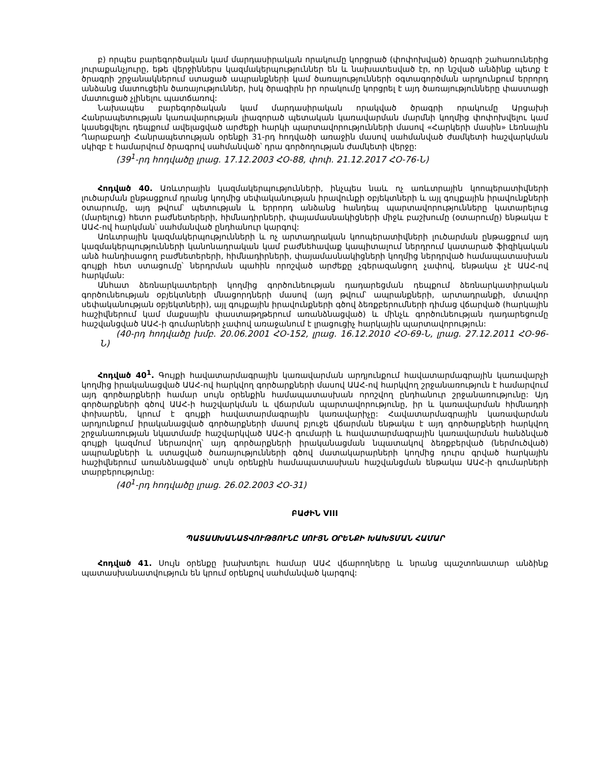բ) որպես բարեգործական կամ մարդասիրական որակումը կորցրած (փոփոխված) ծրագրի շահառուներից յուրաքանչյուրը, եթե վերջիններս կազմակերպություններ են և նախատեսված էր, որ նշված անձինք պետք է ծրագրի շրջանակներում ստացած ապրանքների կամ ծառայությունների օգտագործման արդյունքում երրորդ անձանց մատուցեին ծառայություններ, իսկ ծրագիրն իր որակումը կորցրել է այդ ծառայությունները փաստացի մատուցած չլինելու պատճառով:
Նախապես բարեգործական կամ մարդասիրական որակված ծրագրի որակումը Արցախի Հանրապետության կառավարության լիազորած պետական կառավարման մարմնի կողմից փոփոխվելու կամ կասեցվելու դեպքում ավելացված արժեքի հարկի պարտավորությունների մասով «Հարկերի մասին» Լեռնային Ղարաբաղի Հանրապետության օրենքի 31-րդ հոդվածի առաջին մասով սահմանված ժամկետի հաշվարկման սկիզբ է համարվում ծրագրով սահմանված՝ դրա գործողության ժամկետի վերջը:
(39<sup>1</sup>-րդ հոդվածը լրաց. 17.12.2003 ՀՕ-88, փոփ. 21.12.2017 ՀՕ-76-Ն)
Հոդված 40. Առևտրային կազմակերպությունների, ինչպես նաև ոչ առևտրային կոոպերատիվների լուծարման ընթացքում դրանց կողմից սեփականության իրավունքի օբյեկտների և այլ գույքային իրավունքների օտարումը, այդ թվում՝ պետության և երրորդ անձանց հանդեպ պարտավորությունները կատարելուց (մարելուց) հետո բաժնետերերի, հիմնադիրների, փայամասնակիցների միջև բաշխումը (օտարումը) ենթակա է ԱԱՀ-ով հարկման՝ սահմանված ընդհանուր կարգով:
Առևտրային կազմակերպությունների և ոչ արտադրական կոոպերատիվների լուծարման ընթացքում այդ կազմակերպությունների կանոնադրական կամ բաժնեհավաք կապիտալում ներդրում կատարած ֆիզիկական անձ հանդիսացող բաժնետերերի, հիմնադիրների, փայամասնակիցների կողմից ներդրված համապատասխան գույքի հետ ստացումը՝ ներդրման պահին որոշված արժեքը չգերազանցող չափով, ենթակա չէ ԱԱՀ-ով հարկման:
Անհատ ձեռնարկատերերի կողմից գործունեության դադարեցման դեպքում ձեռնարկատիրական գործունեության օբյեկտների մնացորդների մասով (այդ թվում՝ ապրանքների, արտադրանքի, մտավոր սեփականության օբյեկտների), այլ գույքային իրավունքների գծով ձեռքբերումների դիմաց վճարված (հարկային հաշիվներում կամ մաքսային փաստաթղթերում առանձնացված) և մինչև գործունեության դադարեցումը հաշվանցված ԱԱՀ-ի գումարների չափով առաջանում է լրացուցիչ հարկային պարտավորություն:
(40-րդ հոդվածը խմբ. 20.06.2001 ՀՕ-152, լրաց. 16.12.2010 ՀՕ-69-Ն, լրաց. 27.12.2011 ՀՕ-96-Ն)
Հոդված 40<sup>1</sup>. Գույքի հավատարմագրային կառավարման արդյունքում հավատարմագրային կառավարչի կողմից իրականացված ԱԱՀ-ով հարկվող գործարքների մասով ԱԱՀ-ով հարկվող շրջանառություն է համարվում այդ գործարքների համար սույն օրենքին համապատասխան որոշվող ընդհանուր շրջանառությունը: Այդ գործարքների գծով ԱԱՀ-ի հաշվարկման և վճարման պարտավորությունը, իր և կառավարման հիմնադրի փոխարեն, կրում է գույքի հավատարմագրային կառավարիչը: Հավատարմագրային կառավարման արդյունքում իրականացված գործարքների մասով բյուջե վճարման ենթակա է այդ գործարքների հարկվող շրջանառության նկատմամբ հաշվարկված ԱԱՀ-ի գումարի և հավատարմագրային կառավարման հանձնված գույքի կազմում ներառվող՝ այդ գործարքների իրականացման նպատակով ձեռքբերված (ներմուծված) ապրանքների և ստացված ծառայությունների գծով մատակարարների կողմից դուրս գրված հարկային հաշիվներում առանձնացված՝ սույն օրենքին համապատասխան հաշվանցման ենթակա ԱԱՀ-ի գումարների տարբերությունը:
(40<sup>1</sup>-րդ հոդվածը լրաց. 26.02.2003 ՀՕ-31)
ԲԱԺԻՆ VIII
ՊԱՏԱՍԽԱՆԱՏՎՈՒԹՅՈՒՆԸ ՍՈՒՅՆ ՕՐԵՆՔԻ ԽԱԽՏՄԱՆ ՀԱՄԱՐ
Հոդված 41. Սույն օրենքը խախտելու համար ԱԱՀ վճարողները և նրանց պաշտոնատար անձինք պատասխանատվություն են կրում օրենքով սահմանված կարգով: